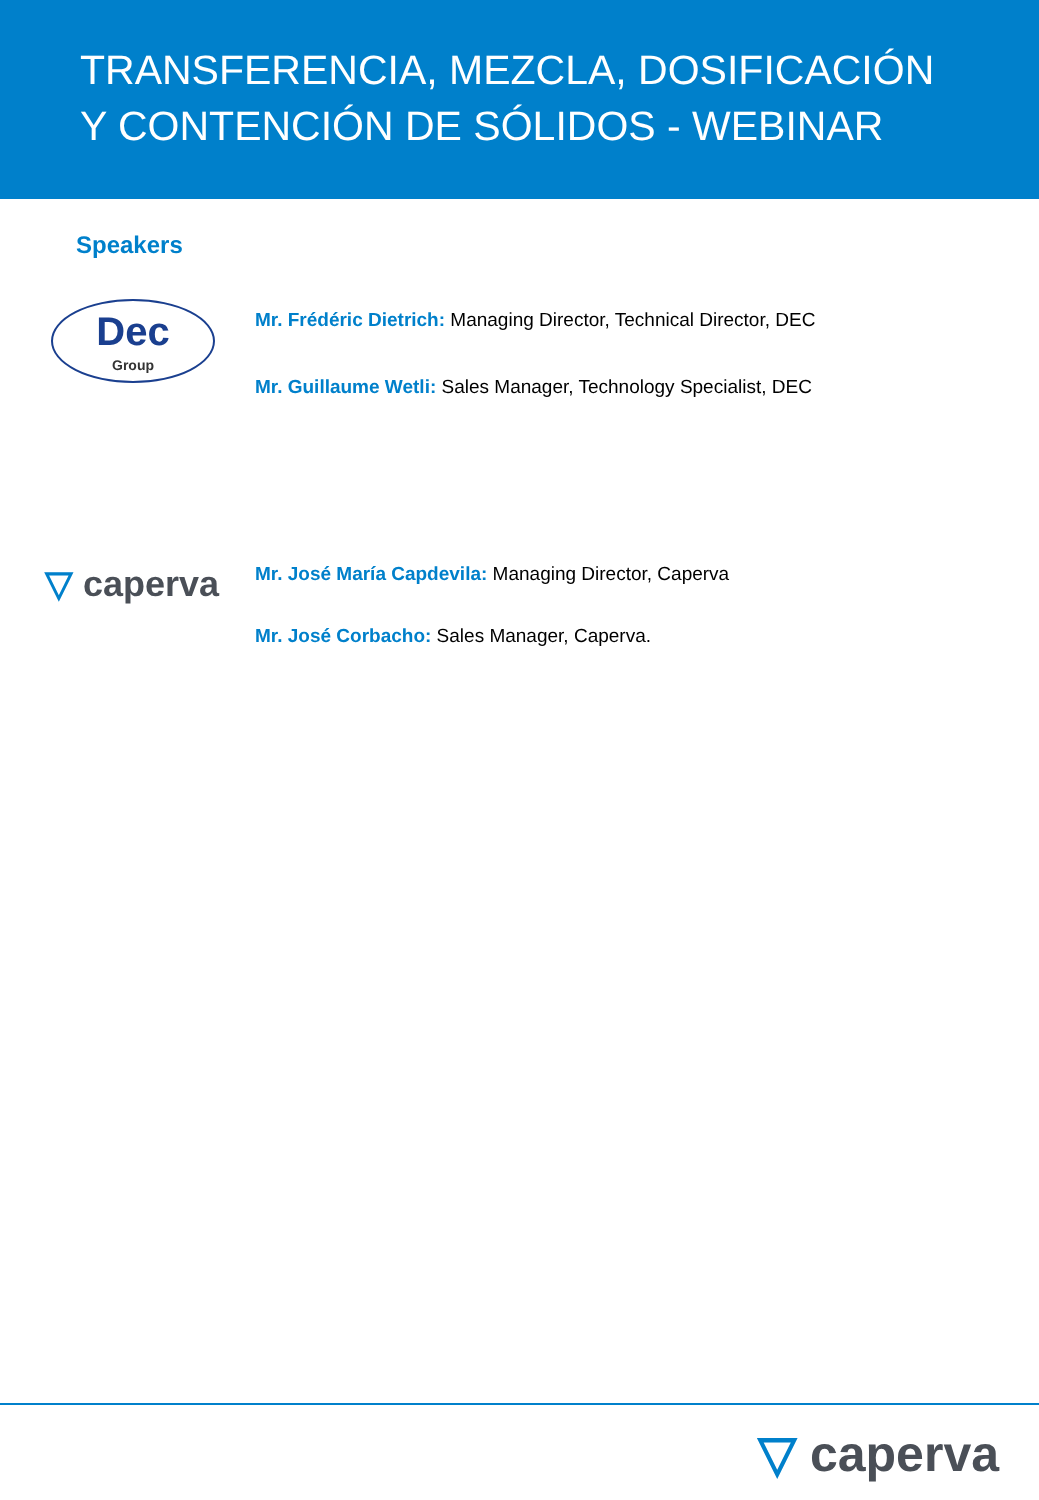TRANSFERENCIA, MEZCLA, DOSIFICACIÓN Y CONTENCIÓN DE SÓLIDOS - WEBINAR
Speakers
Dec
Group
Mr. Frédéric Dietrich: Managing Director, Technical Director, DEC
Mr. Guillaume Wetli: Sales Manager, Technology Specialist, DEC
▽ caperva
Mr. José María Capdevila: Managing Director, Caperva
Mr. José Corbacho: Sales Manager, Caperva.
▽ caperva